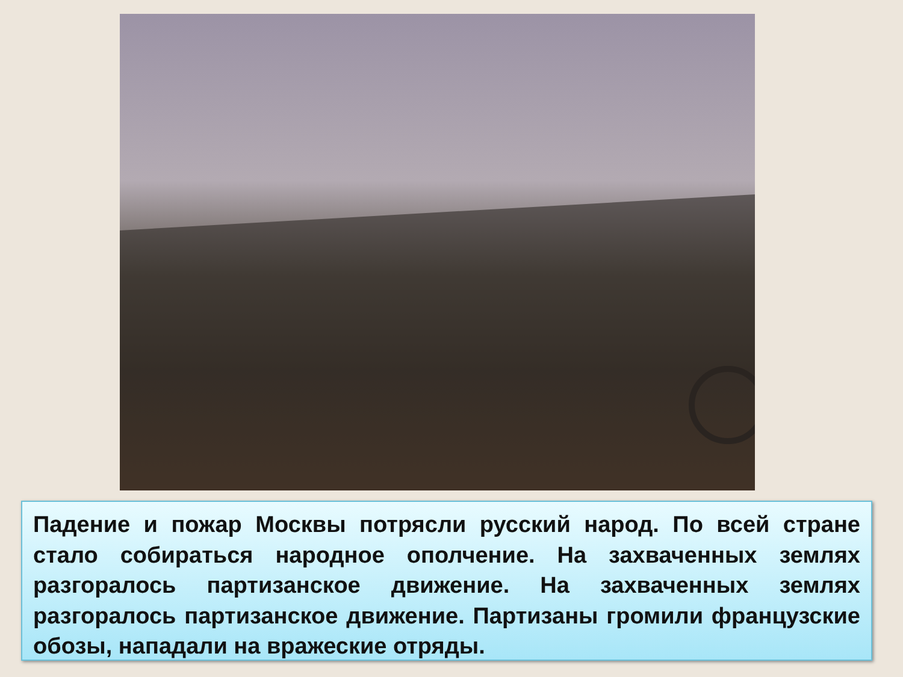Падение и пожар Москвы потрясли русский народ. По всей стране стало собираться народное ополчение. На захваченных землях разгоралось партизанское движение. На захваченных землях разгоралось партизанское движение. Партизаны громили французские обозы, нападали на вражеские отряды.